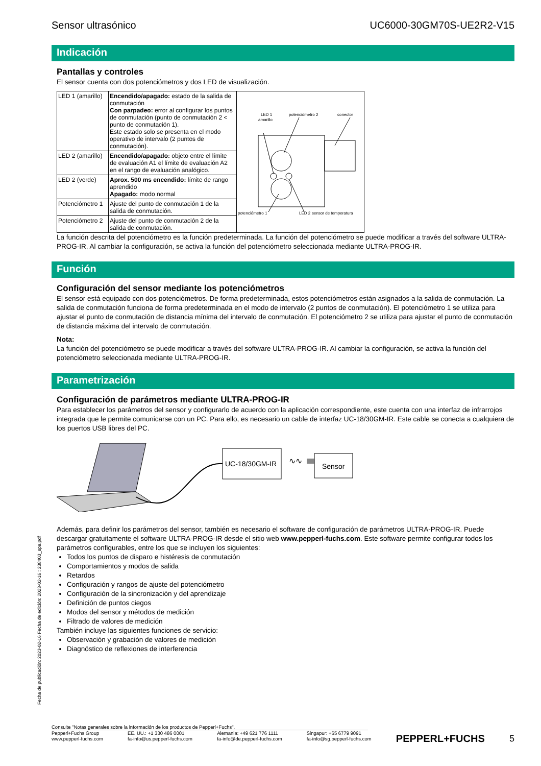Sensor ultrasónico UC6000-30GM70S-UE2R2-V15
Indicación
Pantallas y controles
El sensor cuenta con dos potenciómetros y dos LED de visualización.
| LED 1 (amarillo) | Encendido/apagado: estado de la salida de conmutación Con parpadeo: error al configurar los puntos de conmutación (punto de conmutación 2 < punto de conmutación 1). Este estado solo se presenta en el modo operativo de intervalo (2 puntos de conmutación). | LED 1 amarillo potenciómetro 2 conector potenciómetro 1 LED 2 sensor de temperatura LED 1 amarillo potenciómetro 2 conector potenciómetro 1 LED 2 amarillo/verde sensor de temperatura |
| LED 2 (amarillo) | Encendido/apagado: objeto entre el límite de evaluación A1 el límite de evaluación A2 en el rango de evaluación analógico. | |
| LED 2 (verde) | Aprox. 500 ms encendido: límite de rango aprendido Apagado: modo normal | |
| Potenciómetro 1 | Ajuste del punto de conmutación 1 de la salida de conmutación. | |
| Potenciómetro 2 | Ajuste del punto de conmutación 2 de la salida de conmutación. | |
La función descrita del potenciómetro es la función predeterminada. La función del potenciómetro se puede modificar a través del software ULTRA-PROG-IR. Al cambiar la configuración, se activa la función del potenciómetro seleccionada mediante ULTRA-PROG-IR.
Función
Configuración del sensor mediante los potenciómetros
El sensor está equipado con dos potenciómetros. De forma predeterminada, estos potenciómetros están asignados a la salida de conmutación. La salida de conmutación funciona de forma predeterminada en el modo de intervalo (2 puntos de conmutación). El potenciómetro 1 se utiliza para ajustar el punto de conmutación de distancia mínima del intervalo de conmutación. El potenciómetro 2 se utiliza para ajustar el punto de conmutación de distancia máxima del intervalo de conmutación.
Nota:
La función del potenciómetro se puede modificar a través del software ULTRA-PROG-IR. Al cambiar la configuración, se activa la función del potenciómetro seleccionada mediante ULTRA-PROG-IR.
Parametrización
Configuración de parámetros mediante ULTRA-PROG-IR
Para establecer los parámetros del sensor y configurarlo de acuerdo con la aplicación correspondiente, este cuenta con una interfaz de infrarrojos integrada que le permite comunicarse con un PC. Para ello, es necesario un cable de interfaz UC-18/30GM-IR. Este cable se conecta a cualquiera de los puertos USB libres del PC.
UC-18/30GM-IR
∿∿
Sensor
Además, para definir los parámetros del sensor, también es necesario el software de configuración de parámetros ULTRA-PROG-IR. Puede descargar gratuitamente el software ULTRA-PROG-IR desde el sitio web www.pepperl-fuchs.com. Este software permite configurar todos los parámetros configurables, entre los que se incluyen los siguientes:
Todos los puntos de disparo e histéresis de conmutación
Comportamientos y modos de salida
Retardos
Configuración y rangos de ajuste del potenciómetro
Configuración de la sincronización y del aprendizaje
Definición de puntos ciegos
Modos del sensor y métodos de medición
Filtrado de valores de medición
También incluye las siguientes funciones de servicio:
Observación y grabación de valores de medición
Diagnóstico de reflexiones de interferencia
Fecha de publicación: 2023-02-16 Fecha de edición: 2023-02-16 : 238403_spa.pdf
Consulte "Notas generales sobre la información de los productos de Pepperl+Fuchs".
Pepperl+Fuchs Group
www.pepperl-fuchs.com EE. UU.: +1 330 486 0001
fa-info@us.pepperl-fuchs.com Alemania: +49 621 776 1111
fa-info@de.pepperl-fuchs.com Singapur: +65 6779 9091
fa-info@sg.pepperl-fuchs.com PEPPERL+FUCHS 5